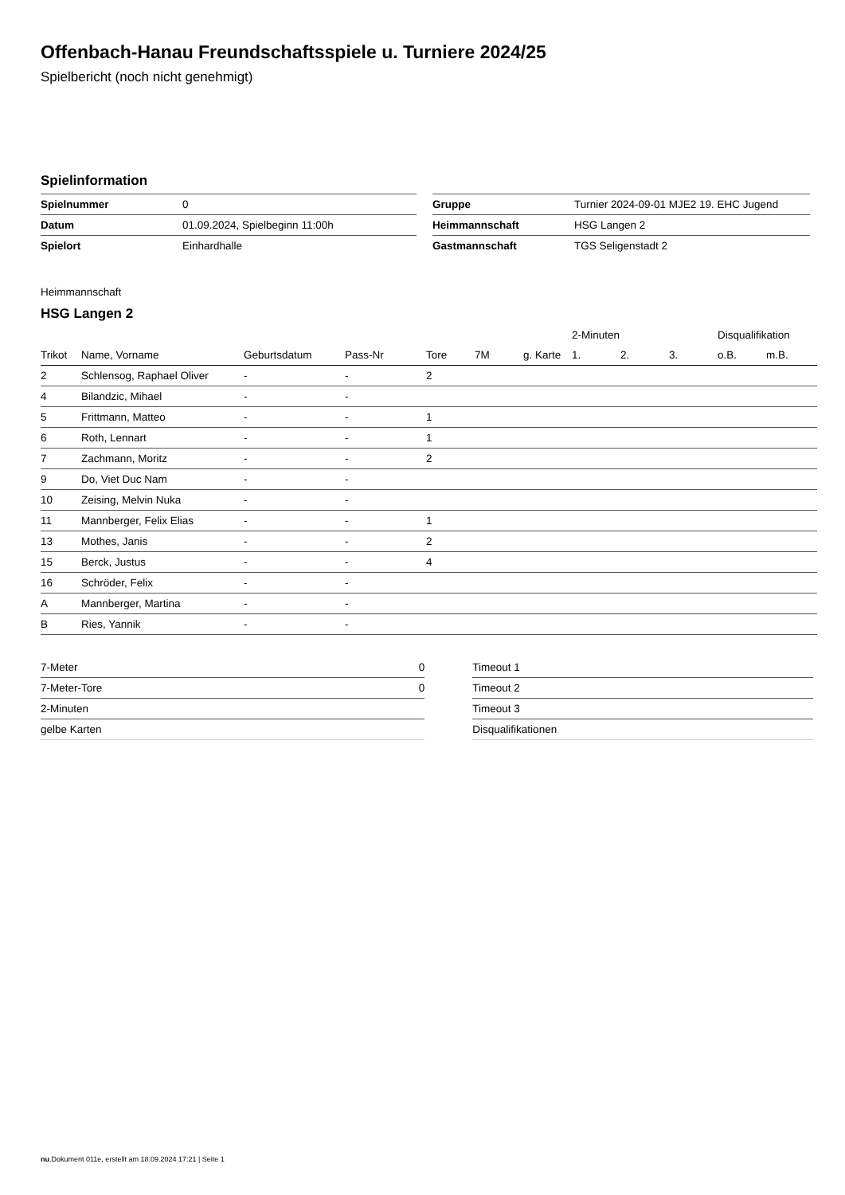Offenbach-Hanau Freundschaftsspiele u. Turniere 2024/25
Spielbericht (noch nicht genehmigt)
Spielinformation
| Spielnummer | 0 |
| Datum | 01.09.2024, Spielbeginn 11:00h |
| Spielort | Einhardhalle |
| Gruppe | Turnier 2024-09-01 MJE2 19. EHC Jugend |
| Heimmannschaft | HSG Langen 2 |
| Gastmannschaft | TGS Seligenstadt 2 |
Heimmannschaft
HSG Langen 2
| | | | | | | | 2-Minuten | | | Disqualifikation | |
| --- | --- | --- | --- | --- | --- | --- | --- | --- | --- | --- | --- |
| Trikot | Name, Vorname | Geburtsdatum | Pass-Nr | Tore | 7M | g. Karte | 1. | 2. | 3. | o.B. | m.B. |
| 2 | Schlensog, Raphael Oliver | - | - | 2 | | | | | | | |
| 4 | Bilandzic, Mihael | - | - | | | | | | | | |
| 5 | Frittmann, Matteo | - | - | 1 | | | | | | | |
| 6 | Roth, Lennart | - | - | 1 | | | | | | | |
| 7 | Zachmann, Moritz | - | - | 2 | | | | | | | |
| 9 | Do, Viet Duc Nam | - | - | | | | | | | | |
| 10 | Zeising, Melvin Nuka | - | - | | | | | | | | |
| 11 | Mannberger, Felix Elias | - | - | 1 | | | | | | | |
| 13 | Mothes, Janis | - | - | 2 | | | | | | | |
| 15 | Berck, Justus | - | - | 4 | | | | | | | |
| 16 | Schröder, Felix | - | - | | | | | | | | |
| A | Mannberger, Martina | - | - | | | | | | | | |
| B | Ries, Yannik | - | - | | | | | | | | |
| 7-Meter | 0 |
| 7-Meter-Tore | 0 |
| 2-Minuten | |
| gelbe Karten | |
| Timeout 1 |
| Timeout 2 |
| Timeout 3 |
| Disqualifikationen |
nu.Dokument 011e, erstellt am 18.09.2024 17:21 | Seite 1